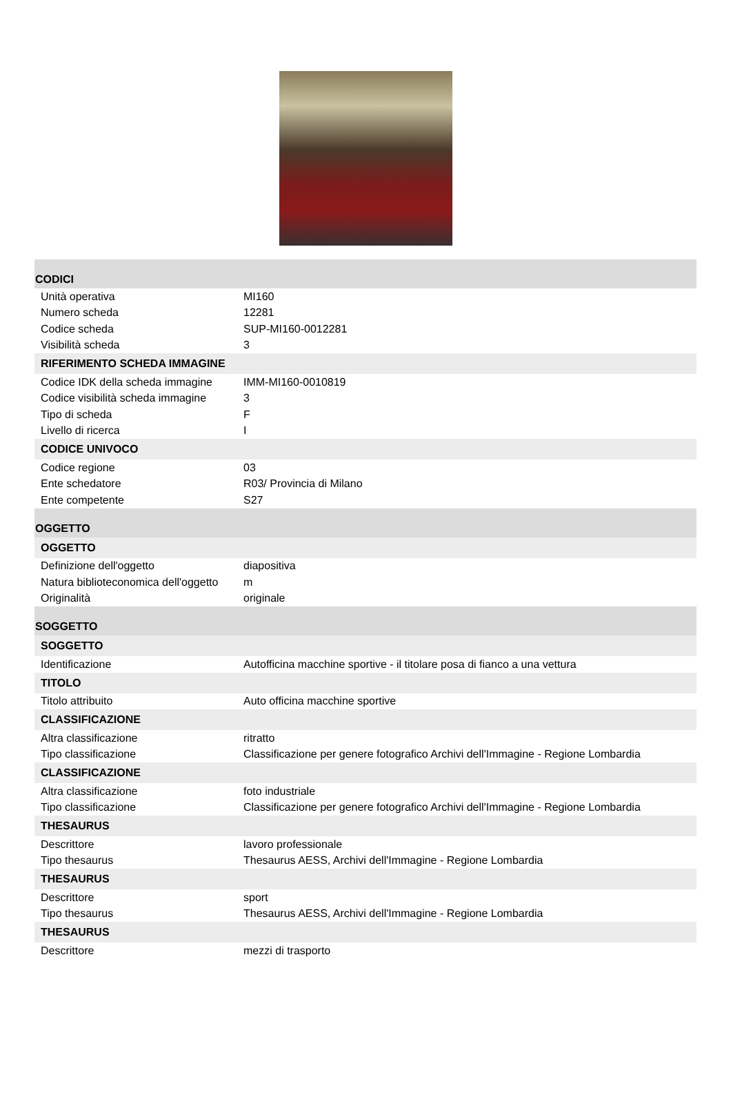| CODICI | |
| Unità operativa | MI160 |
| Numero scheda | 12281 |
| Codice scheda | SUP-MI160-0012281 |
| Visibilità scheda | 3 |
| RIFERIMENTO SCHEDA IMMAGINE | |
| Codice IDK della scheda immagine | IMM-MI160-0010819 |
| Codice visibilità scheda immagine | 3 |
| Tipo di scheda | F |
| Livello di ricerca | I |
| CODICE UNIVOCO | |
| Codice regione | 03 |
| Ente schedatore | R03/ Provincia di Milano |
| Ente competente | S27 |
| OGGETTO | |
| OGGETTO | |
| Definizione dell'oggetto | diapositiva |
| Natura biblioteconomica dell'oggetto | m |
| Originalità | originale |
| SOGGETTO | |
| SOGGETTO | |
| Identificazione | Autofficina macchine sportive - il titolare posa di fianco a una vettura |
| TITOLO | |
| Titolo attribuito | Auto officina macchine sportive |
| CLASSIFICAZIONE | |
| Altra classificazione | ritratto |
| Tipo classificazione | Classificazione per genere fotografico Archivi dell'Immagine - Regione Lombardia |
| CLASSIFICAZIONE | |
| Altra classificazione | foto industriale |
| Tipo classificazione | Classificazione per genere fotografico Archivi dell'Immagine - Regione Lombardia |
| THESAURUS | |
| Descrittore | lavoro professionale |
| Tipo thesaurus | Thesaurus AESS, Archivi dell'Immagine - Regione Lombardia |
| THESAURUS | |
| Descrittore | sport |
| Tipo thesaurus | Thesaurus AESS, Archivi dell'Immagine - Regione Lombardia |
| THESAURUS | |
| Descrittore | mezzi di trasporto |